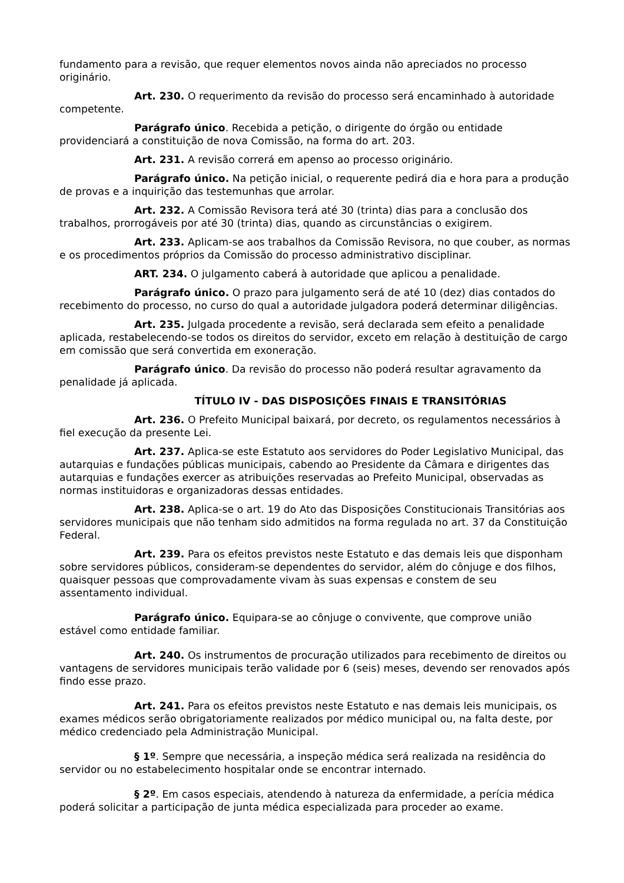fundamento para a revisão, que requer elementos novos ainda não apreciados no processo originário.
Art. 230. O requerimento da revisão do processo será encaminhado à autoridade competente.
Parágrafo único. Recebida a petição, o dirigente do órgão ou entidade providenciará a constituição de nova Comissão, na forma do art. 203.
Art. 231. A revisão correrá em apenso ao processo originário.
Parágrafo único. Na petição inicial, o requerente pedirá dia e hora para a produção de provas e a inquirição das testemunhas que arrolar.
Art. 232. A Comissão Revisora terá até 30 (trinta) dias para a conclusão dos trabalhos, prorrogáveis por até 30 (trinta) dias, quando as circunstâncias o exigirem.
Art. 233. Aplicam-se aos trabalhos da Comissão Revisora, no que couber, as normas e os procedimentos próprios da Comissão do processo administrativo disciplinar.
ART. 234. O julgamento caberá à autoridade que aplicou a penalidade.
Parágrafo único. O prazo para julgamento será de até 10 (dez) dias contados do recebimento do processo, no curso do qual a autoridade julgadora poderá determinar diligências.
Art. 235. Julgada procedente a revisão, será declarada sem efeito a penalidade aplicada, restabelecendo-se todos os direitos do servidor, exceto em relação à destituição de cargo em comissão que será convertida em exoneração.
Parágrafo único. Da revisão do processo não poderá resultar agravamento da penalidade já aplicada.
TÍTULO IV - DAS DISPOSIÇÕES FINAIS E TRANSITÓRIAS
Art. 236. O Prefeito Municipal baixará, por decreto, os regulamentos necessários à fiel execução da presente Lei.
Art. 237. Aplica-se este Estatuto aos servidores do Poder Legislativo Municipal, das autarquias e fundações públicas municipais, cabendo ao Presidente da Câmara e dirigentes das autarquias e fundações exercer as atribuições reservadas ao Prefeito Municipal, observadas as normas instituidoras e organizadoras dessas entidades.
Art. 238. Aplica-se o art. 19 do Ato das Disposições Constitucionais Transitórias aos servidores municipais que não tenham sido admitidos na forma regulada no art. 37 da Constituição Federal.
Art. 239. Para os efeitos previstos neste Estatuto e das demais leis que disponham sobre servidores públicos, consideram-se dependentes do servidor, além do cônjuge e dos filhos, quaisquer pessoas que comprovadamente vivam às suas expensas e constem de seu assentamento individual.
Parágrafo único. Equipara-se ao cônjuge o convivente, que comprove união estável como entidade familiar.
Art. 240. Os instrumentos de procuração utilizados para recebimento de direitos ou vantagens de servidores municipais terão validade por 6 (seis) meses, devendo ser renovados após findo esse prazo.
Art. 241. Para os efeitos previstos neste Estatuto e nas demais leis municipais, os exames médicos serão obrigatoriamente realizados por médico municipal ou, na falta deste, por médico credenciado pela Administração Municipal.
§ 1º. Sempre que necessária, a inspeção médica será realizada na residência do servidor ou no estabelecimento hospitalar onde se encontrar internado.
§ 2º. Em casos especiais, atendendo à natureza da enfermidade, a perícia médica poderá solicitar a participação de junta médica especializada para proceder ao exame.